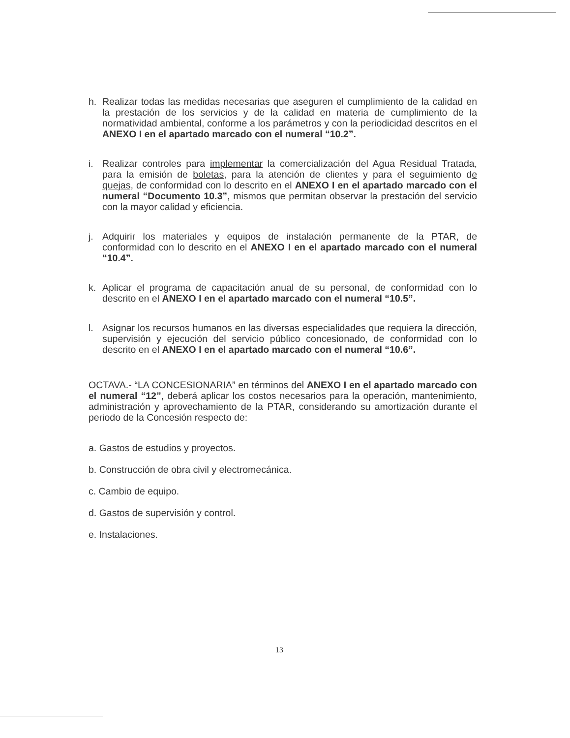h. Realizar todas las medidas necesarias que aseguren el cumplimiento de la calidad en la prestación de los servicios y de la calidad en materia de cumplimiento de la normatividad ambiental, conforme a los parámetros y con la periodicidad descritos en el ANEXO I en el apartado marcado con el numeral “10.2”.
i. Realizar controles para implementar la comercialización del Agua Residual Tratada, para la emisión de boletas, para la atención de clientes y para el seguimiento de quejas, de conformidad con lo descrito en el ANEXO I en el apartado marcado con el numeral “Documento 10.3”, mismos que permitan observar la prestación del servicio con la mayor calidad y eficiencia.
j. Adquirir los materiales y equipos de instalación permanente de la PTAR, de conformidad con lo descrito en el ANEXO I en el apartado marcado con el numeral “10.4”.
k. Aplicar el programa de capacitación anual de su personal, de conformidad con lo descrito en el ANEXO I en el apartado marcado con el numeral “10.5”.
l. Asignar los recursos humanos en las diversas especialidades que requiera la dirección, supervisión y ejecución del servicio público concesionado, de conformidad con lo descrito en el ANEXO I en el apartado marcado con el numeral “10.6”.
OCTAVA.- “LA CONCESIONARIA” en términos del ANEXO I en el apartado marcado con el numeral “12”, deberá aplicar los costos necesarios para la operación, mantenimiento, administración y aprovechamiento de la PTAR, considerando su amortización durante el periodo de la Concesión respecto de:
a. Gastos de estudios y proyectos.
b. Construcción de obra civil y electromecánica.
c. Cambio de equipo.
d. Gastos de supervisión y control.
e. Instalaciones.
13